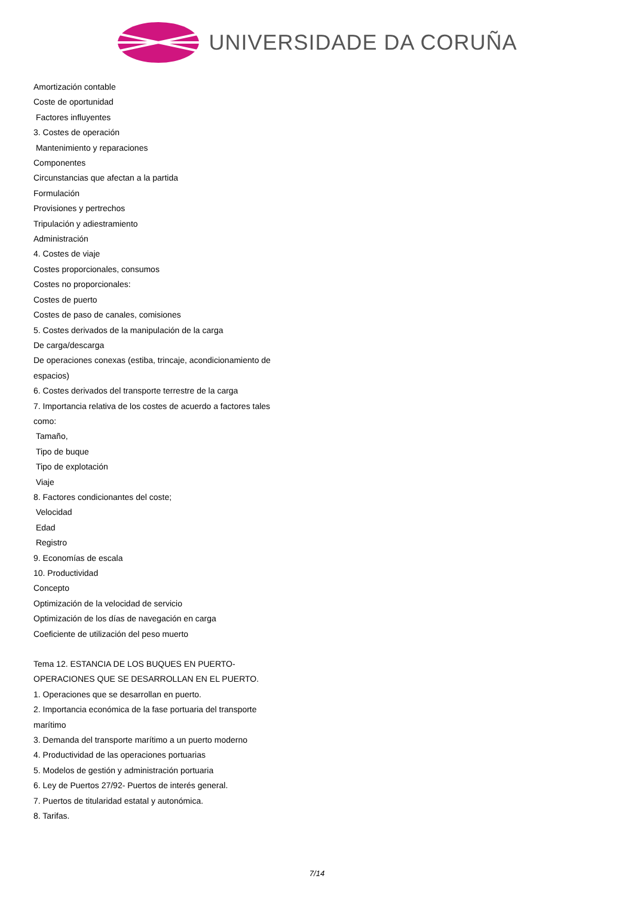UNIVERSIDADE DA CORUÑA
Amortización contable
Coste de oportunidad
Factores influyentes
3. Costes de operación
Mantenimiento y reparaciones
Componentes
Circunstancias que afectan a la partida
Formulación
Provisiones y pertrechos
Tripulación y adiestramiento
Administración
4. Costes de viaje
Costes proporcionales, consumos
Costes no proporcionales:
Costes de puerto
Costes de paso de canales, comisiones
5. Costes derivados de la manipulación de la carga
De carga/descarga
De operaciones conexas (estiba, trincaje, acondicionamiento de espacios)
6. Costes derivados del transporte terrestre de la carga
7. Importancia relativa de los costes de acuerdo a factores tales como:
Tamaño,
Tipo de buque
Tipo de explotación
Viaje
8. Factores condicionantes del coste;
Velocidad
Edad
Registro
9. Economías de escala
10. Productividad
Concepto
Optimización de la velocidad de servicio
Optimización de los días de navegación en carga
Coeficiente de utilización del peso muerto
Tema 12. ESTANCIA DE LOS BUQUES EN PUERTO-OPERACIONES QUE SE DESARROLLAN EN EL PUERTO.
1. Operaciones que se desarrollan en puerto.
2. Importancia económica de la fase portuaria del transporte marítimo
3. Demanda del transporte marítimo a un puerto moderno
4. Productividad de las operaciones portuarias
5. Modelos de gestión y administración portuaria
6. Ley de Puertos 27/92- Puertos de interés general.
7. Puertos de titularidad estatal y autonómica.
8. Tarifas.
7/14